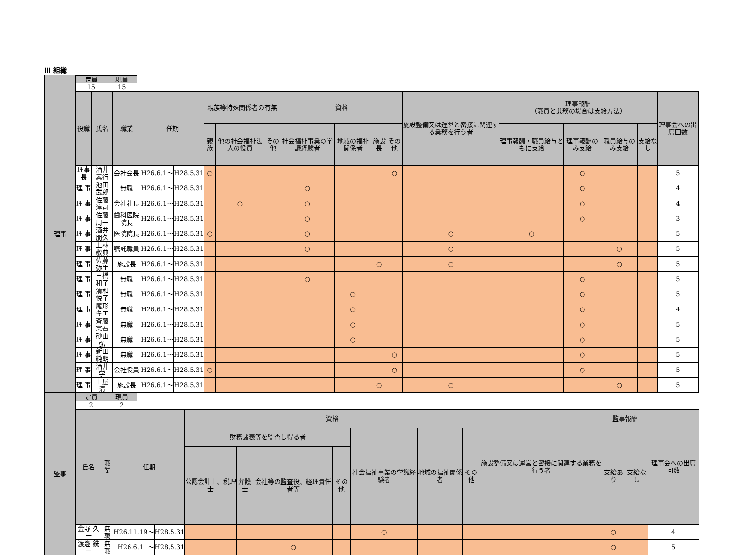Ⅲ 組織
| 理事 | / 定員 / 現員 / / --- / --- / / 15 / 15 / |
| | / 役職 / 氏名 / 職業 / 任期 / / / 親族等特殊関係者の有無 / / / 資格 / / / / 施設整備又は運営と密接に関連する業務を行う者 / 理事報酬 （職員と兼務の場合は支給方法） / / / / 理事会への出席回数 / / --- / --- / --- / --- / --- / --- / --- / --- / --- / --- / --- / --- / --- / --- / --- / --- / --- / --- / --- / / / / / / / / 親族 / 他の社会福祉法人の役員 / その他 / 社会福祉事業の学識経験者 / 地域の福祉関係者 / 施設長 / その他 / / 理事報酬・職員給与ともに支給 / 理事報酬のみ支給 / 職員給与のみ支給 / 支給なし / / / 理事長 / 酒井 素行 / 会社会長 / H26.6.1 / ～ / H28.5.31 / ○ / / / / / / ○ / / / ○ / / / 5 / / 理 事 / 池田 武郎 / 無職 / H26.6.1 / ～ / H28.5.31 / / / / ○ / / / / / / ○ / / / 4 / / 理 事 / 佐藤 淳司 / 会社社長 / H26.6.1 / ～ / H28.5.31 / / ○ / / ○ / / / / / / ○ / / / 4 / / 理 事 / 佐藤 周一 / 歯科医院院長 / H26.6.1 / ～ / H28.5.31 / / / / ○ / / / / / / ○ / / / 3 / / 理 事 / 酒井 朋久 / 医院院長 / H26.6.1 / ～ / H28.5.31 / ○ / / / ○ / / / / ○ / ○ / / / / 5 / / 理 事 / 上林 敬典 / 嘱託職員 / H26.6.1 / ～ / H28.5.31 / / / / ○ / / / / ○ / / / ○ / / 5 / / 理 事 / 佐藤 弥生 / 施設長 / H26.6.1 / ～ / H28.5.31 / / / / / / ○ / / ○ / / / ○ / / 5 / / 理 事 / 三橋 和子 / 無職 / H26.6.1 / ～ / H28.5.31 / / / / ○ / / / / / / ○ / / / 5 / / 理 事 / 清和 悦子 / 無職 / H26.6.1 / ～ / H28.5.31 / / / / / ○ / / / / / ○ / / / 5 / / 理 事 / 尾形 キエ / 無職 / H26.6.1 / ～ / H28.5.31 / / / / / ○ / / / / / ○ / / / 4 / / 理 事 / 斉藤 憲吾 / 無職 / H26.6.1 / ～ / H28.5.31 / / / / / ○ / / / / / ○ / / / 5 / / 理 事 / 砂山 弘 / 無職 / H26.6.1 / ～ / H28.5.31 / / / / / ○ / / / / / ○ / / / 5 / / 理 事 / 新田 純朗 / 無職 / H26.6.1 / ～ / H28.5.31 / / / / / / / ○ / / / ○ / / / 5 / / 理 事 / 酒井 学 / 会社役員 / H26.6.1 / ～ / H28.5.31 / ○ / / / / / / ○ / / / ○ / / / 5 / / 理 事 / 土屋 清 / 施設長 / H26.6.1 / ～ / H28.5.31 / / / / / / ○ / / ○ / / / ○ / / 5 / |
| 監事 | / 定員 / 現員 / / --- / --- / / 2 / 2 / |
| | / 氏名 / 職業 / 任期 / / / 資格 / / / / / / / 施設整備又は運営と密接に関連する業務を行う者 / 監事報酬 / / 理事会への出席回数 / / --- / --- / --- / --- / --- / --- / --- / --- / --- / --- / --- / --- / --- / --- / --- / --- / / / / / / / 財務諸表等を監査し得る者 / / / / 社会福祉事業の学識経験者 / 地域の福祉関係者 / その他 / / 支給あり / 支給なし / / / / / / / / 公認会計士、税理士 / 弁護士 / 会社等の監査役、経理責任者等 / その他 / / / / / / / / / 金野 久一 / 無職 / H26.11.19 / ～ / H28.5.31 / / / / / ○ / / / / ○ / / 4 / / 渡邊 銑一 / 無職 / H26.6.1 / ～ / H28.5.31 / / / ○ / / / / / / ○ / / 5 / |